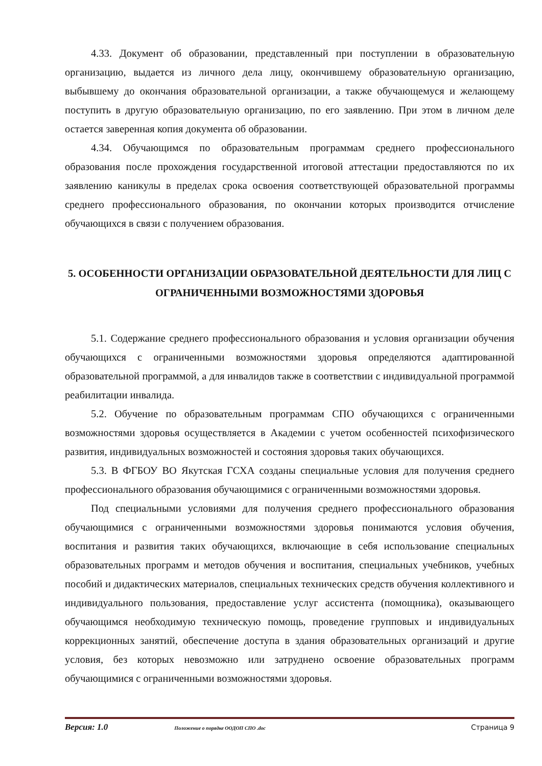4.33. Документ об образовании, представленный при поступлении в образовательную организацию, выдается из личного дела лицу, окончившему образовательную организацию, выбывшему до окончания образовательной организации, а также обучающемуся и желающему поступить в другую образовательную организацию, по его заявлению. При этом в личном деле остается заверенная копия документа об образовании.
4.34. Обучающимся по образовательным программам среднего профессионального образования после прохождения государственной итоговой аттестации предоставляются по их заявлению каникулы в пределах срока освоения соответствующей образовательной программы среднего профессионального образования, по окончании которых производится отчисление обучающихся в связи с получением образования.
5. ОСОБЕННОСТИ ОРГАНИЗАЦИИ ОБРАЗОВАТЕЛЬНОЙ ДЕЯТЕЛЬНОСТИ ДЛЯ ЛИЦ С ОГРАНИЧЕННЫМИ ВОЗМОЖНОСТЯМИ ЗДОРОВЬЯ
5.1. Содержание среднего профессионального образования и условия организации обучения обучающихся с ограниченными возможностями здоровья определяются адаптированной образовательной программой, а для инвалидов также в соответствии с индивидуальной программой реабилитации инвалида.
5.2. Обучение по образовательным программам СПО обучающихся с ограниченными возможностями здоровья осуществляется в Академии с учетом особенностей психофизического развития, индивидуальных возможностей и состояния здоровья таких обучающихся.
5.3. В ФГБОУ ВО Якутская ГСХА созданы специальные условия для получения среднего профессионального образования обучающимися с ограниченными возможностями здоровья.
Под специальными условиями для получения среднего профессионального образования обучающимися с ограниченными возможностями здоровья понимаются условия обучения, воспитания и развития таких обучающихся, включающие в себя использование специальных образовательных программ и методов обучения и воспитания, специальных учебников, учебных пособий и дидактических материалов, специальных технических средств обучения коллективного и индивидуального пользования, предоставление услуг ассистента (помощника), оказывающего обучающимся необходимую техническую помощь, проведение групповых и индивидуальных коррекционных занятий, обеспечение доступа в здания образовательных организаций и другие условия, без которых невозможно или затруднено освоение образовательных программ обучающимися с ограниченными возможностями здоровья.
Версия: 1.0 Положение о порядке ООДОП СПО .doc Страница 9